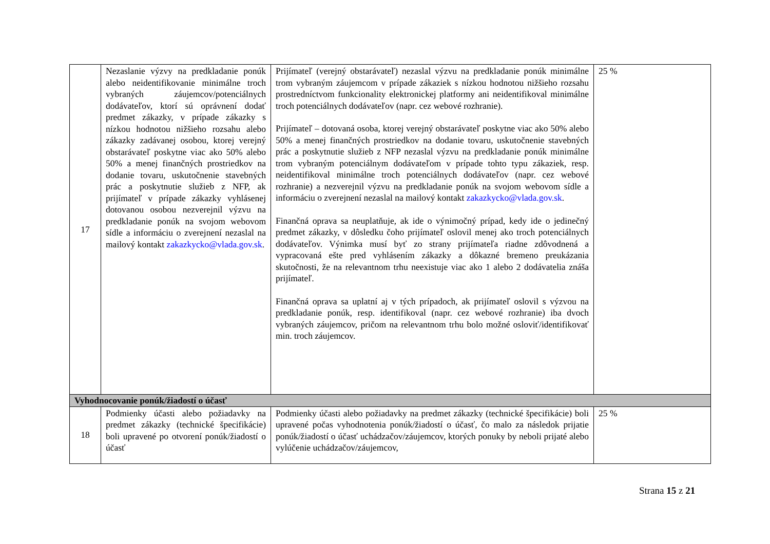| 17 | Nezaslanie výzvy na predkladanie ponúk alebo neidentifikovanie minimálne troch vybraných záujemcov/potenciálnych dodávateľov, ktorí sú oprávnení dodať predmet zákazky, v prípade zákazky s nízkou hodnotou nižšieho rozsahu alebo zákazky zadávanej osobou, ktorej verejný obstarávateľ poskytne viac ako 50% alebo 50% a menej finančných prostriedkov na dodanie tovaru, uskutočnenie stavebných prác a poskytnutie služieb z NFP, ak prijímateľ v prípade zákazky vyhlásenej dotovanou osobou nezverejnil výzvu na predkladanie ponúk na svojom webovom sídle a informáciu o zverejnení nezaslal na mailový kontakt zakazkycko@vlada.gov.sk . | Prijímateľ (verejný obstarávateľ) nezaslal výzvu na predkladanie ponúk minimálne trom vybraným záujemcom v prípade zákaziek s nízkou hodnotou nižšieho rozsahu prostredníctvom funkcionality elektronickej platformy ani neidentifikoval minimálne troch potenciálnych dodávateľov (napr. cez webové rozhranie). Prijímateľ – dotovaná osoba, ktorej verejný obstarávateľ poskytne viac ako 50% alebo 50% a menej finančných prostriedkov na dodanie tovaru, uskutočnenie stavebných prác a poskytnutie služieb z NFP nezaslal výzvu na predkladanie ponúk minimálne trom vybraným potenciálnym dodávateľom v prípade tohto typu zákaziek, resp. neidentifikoval minimálne troch potenciálnych dodávateľov (napr. cez webové rozhranie) a nezverejnil výzvu na predkladanie ponúk na svojom webovom sídle a informáciu o zverejnení nezaslal na mailový kontakt zakazkycko@vlada.gov.sk . Finančná oprava sa neuplatňuje, ak ide o výnimočný prípad, kedy ide o jedinečný predmet zákazky, v dôsledku čoho prijímateľ oslovil menej ako troch potenciálnych dodávateľov. Výnimka musí byť zo strany prijímateľa riadne zdôvodnená a vypracovaná ešte pred vyhlásením zákazky a dôkazné bremeno preukázania skutočnosti, že na relevantnom trhu neexistuje viac ako 1 alebo 2 dodávatelia znáša prijímateľ. Finančná oprava sa uplatní aj v tých prípadoch, ak prijímateľ oslovil s výzvou na predkladanie ponúk, resp. identifikoval (napr. cez webové rozhranie) iba dvoch vybraných záujemcov, pričom na relevantnom trhu bolo možné osloviť/identifikovať min. troch záujemcov. | 25 % |
| Vyhodnocovanie ponúk/žiadostí o účasť | | | |
| 18 | Podmienky účasti alebo požiadavky na predmet zákazky (technické špecifikácie) boli upravené po otvorení ponúk/žiadostí o účasť | Podmienky účasti alebo požiadavky na predmet zákazky (technické špecifikácie) boli upravené počas vyhodnotenia ponúk/žiadostí o účasť, čo malo za následok prijatie ponúk/žiadostí o účasť uchádzačov/záujemcov, ktorých ponuky by neboli prijaté alebo vylúčenie uchádzačov/záujemcov, | 25 % |
Strana 15 z 21